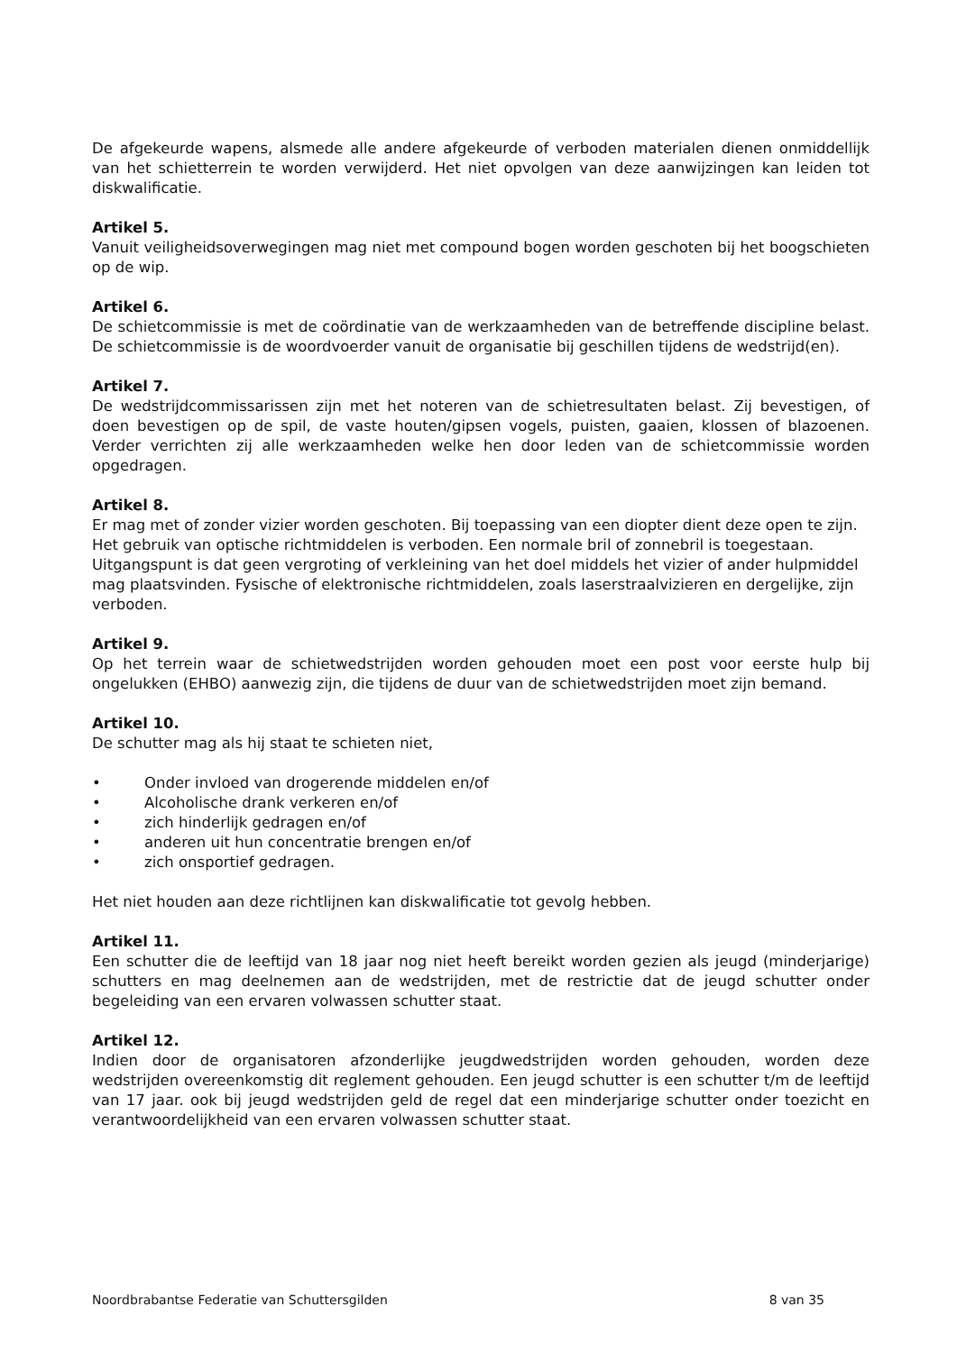De afgekeurde wapens, alsmede alle andere afgekeurde of verboden materialen dienen onmiddellijk van het schietterrein te worden verwijderd. Het niet opvolgen van deze aanwijzingen kan leiden tot diskwalificatie.
Artikel 5.
Vanuit veiligheidsoverwegingen mag niet met compound bogen worden geschoten bij het boogschieten op de wip.
Artikel 6.
De schietcommissie is met de coördinatie van de werkzaamheden van de betreffende discipline belast. De schietcommissie is de woordvoerder vanuit de organisatie bij geschillen tijdens de wedstrijd(en).
Artikel 7.
De wedstrijdcommissarissen zijn met het noteren van de schietresultaten belast. Zij bevestigen, of doen bevestigen op de spil, de vaste houten/gipsen vogels, puisten, gaaien, klossen of blazoenen. Verder verrichten zij alle werkzaamheden welke hen door leden van de schietcommissie worden opgedragen.
Artikel 8.
Er mag met of zonder vizier worden geschoten. Bij toepassing van een diopter dient deze open te zijn. Het gebruik van optische richtmiddelen is verboden. Een normale bril of zonnebril is toegestaan. Uitgangspunt is dat geen vergroting of verkleining van het doel middels het vizier of ander hulpmiddel mag plaatsvinden. Fysische of elektronische richtmiddelen, zoals laserstraalvizieren en dergelijke, zijn verboden.
Artikel 9.
Op het terrein waar de schietwedstrijden worden gehouden moet een post voor eerste hulp bij ongelukken (EHBO) aanwezig zijn, die tijdens de duur van de schietwedstrijden moet zijn bemand.
Artikel 10.
De schutter mag als hij staat te schieten niet,
• Onder invloed van drogerende middelen en/of
• Alcoholische drank verkeren en/of
• zich hinderlijk gedragen en/of
• anderen uit hun concentratie brengen en/of
• zich onsportief gedragen.
Het niet houden aan deze richtlijnen kan diskwalificatie tot gevolg hebben.
Artikel 11.
Een schutter die de leeftijd van 18 jaar nog niet heeft bereikt worden gezien als jeugd (minderjarige) schutters en mag deelnemen aan de wedstrijden, met de restrictie dat de jeugd schutter onder begeleiding van een ervaren volwassen schutter staat.
Artikel 12.
Indien door de organisatoren afzonderlijke jeugdwedstrijden worden gehouden, worden deze wedstrijden overeenkomstig dit reglement gehouden. Een jeugd schutter is een schutter t/m de leeftijd van 17 jaar. ook bij jeugd wedstrijden geld de regel dat een minderjarige schutter onder toezicht en verantwoordelijkheid van een ervaren volwassen schutter staat.
Noordbrabantse Federatie van Schuttersgilden 8 van 35